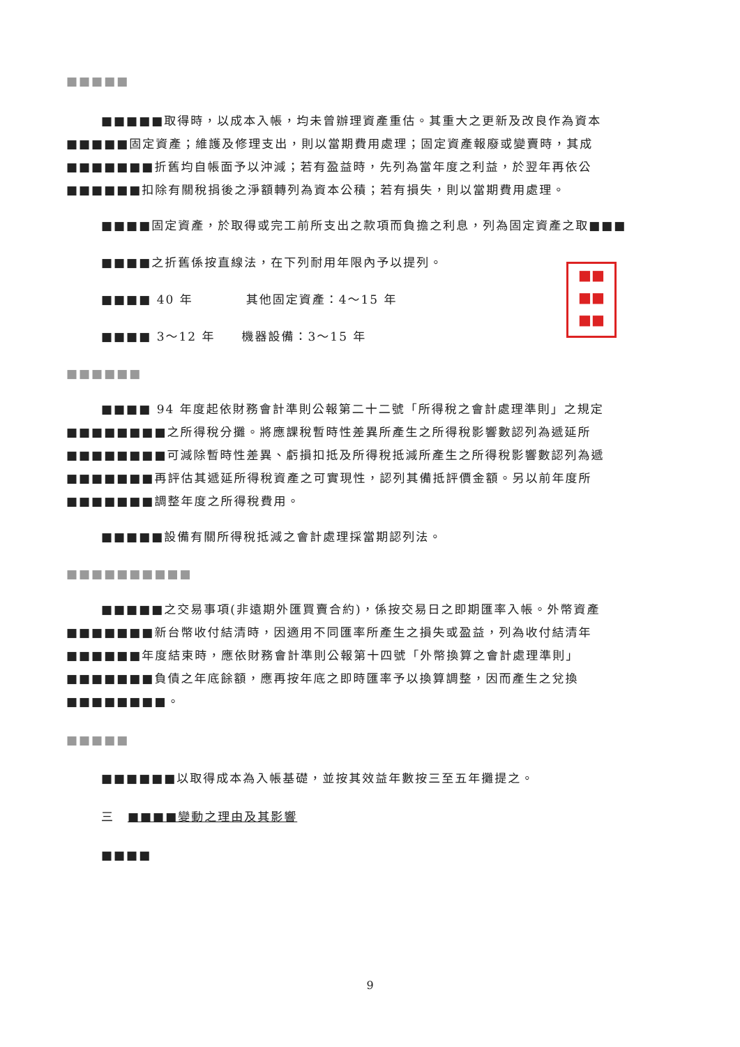■■■■■
■■■■■取得時，以成本入帳，均未曾辦理資產重估。其重大之更新及改良作為資本■■■■■固定資產；維護及修理支出，則以當期費用處理；固定資產報廢或變賣時，其成■■■■■■■折舊均自帳面予以沖減；若有盈益時，先列為當年度之利益，於翌年再依公■■■■■■扣除有關稅捐後之淨額轉列為資本公積；若有損失，則以當期費用處理。
■■■■固定資產，於取得或完工前所支出之款項而負擔之利息，列為固定資產之取■■■
■■■■之折舊係按直線法，在下列耐用年限內予以提列。
■■■■ 40 年　　　　其他固定資產：4～15 年
■■■■ 3～12 年　　機器設備：3～15 年
■■■■■■
■■■■ 94 年度起依財務會計準則公報第二十二號「所得稅之會計處理準則」之規定■■■■■■■■之所得稅分攤。將應課稅暫時性差異所產生之所得稅影響數認列為遞延所■■■■■■■■可減除暫時性差異、虧損扣抵及所得稅抵減所產生之所得稅影響數認列為遞■■■■■■■再評估其遞延所得稅資產之可實現性，認列其備抵評價金額。另以前年度所■■■■■■■調整年度之所得稅費用。
■■■■■設備有關所得稅抵減之會計處理採當期認列法。
■■■■■■■■■■
■■■■■之交易事項(非遠期外匯買賣合約)，係按交易日之即期匯率入帳。外幣資產■■■■■■■新台幣收付結清時，因適用不同匯率所產生之損失或盈益，列為收付結清年■■■■■■年度結束時，應依財務會計準則公報第十四號「外幣換算之會計處理準則」■■■■■■■負債之年底餘額，應再按年底之即時匯率予以換算調整，因而產生之兌換■■■■■■■■。
■■■■■
■■■■■■以取得成本為入帳基礎，並按其效益年數按三至五年攤提之。
三　■■■■變動之理由及其影響
■■■■
■■
■■
■■
9